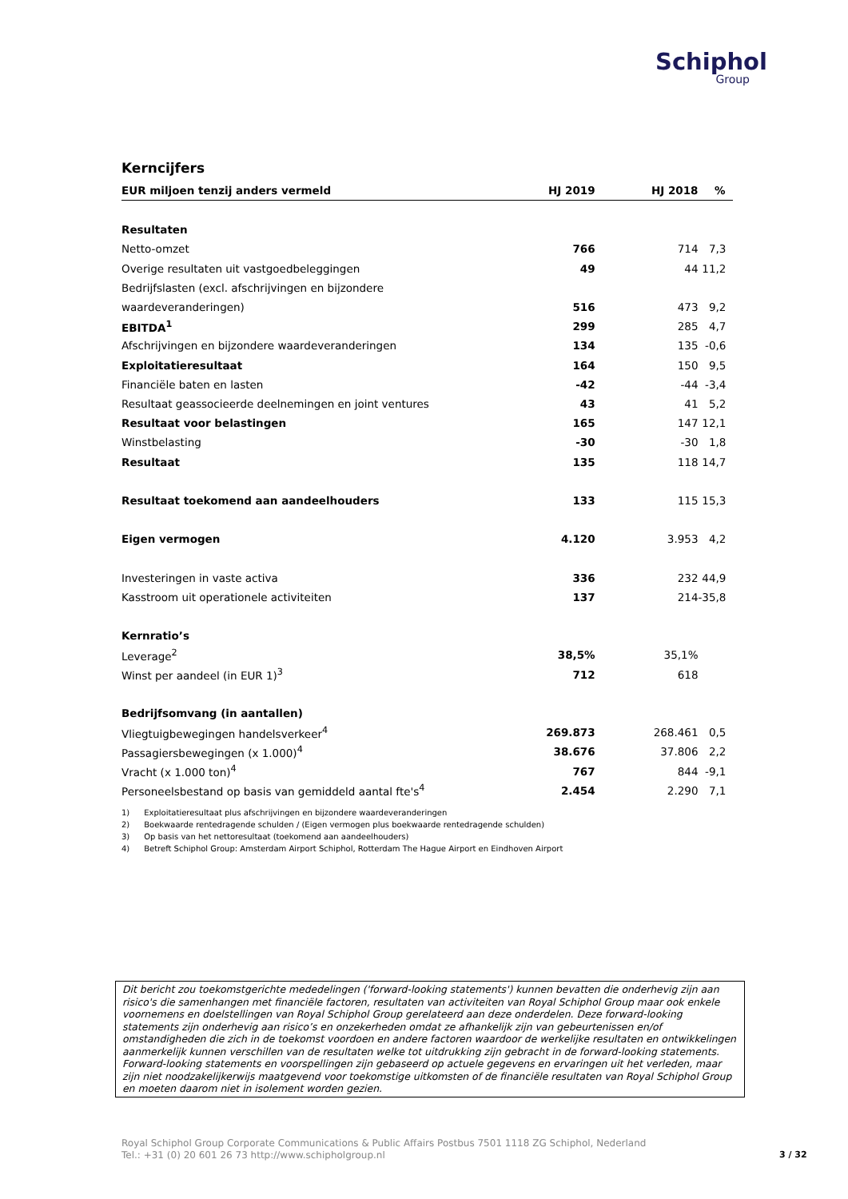Schiphol
Group
Kerncijfers
| EUR miljoen tenzij anders vermeld | HJ 2019 | HJ 2018 | % |
| --- | --- | --- | --- |
| Resultaten | | | |
| Netto-omzet | 766 | 714 | 7,3 |
| Overige resultaten uit vastgoedbeleggingen | 49 | 44 | 11,2 |
| Bedrijfslasten (excl. afschrijvingen en bijzondere | | | |
| waardeveranderingen) | 516 | 473 | 9,2 |
| EBITDA<sup>1</sup> | 299 | 285 | 4,7 |
| Afschrijvingen en bijzondere waardeveranderingen | 134 | 135 | -0,6 |
| Exploitatieresultaat | 164 | 150 | 9,5 |
| Financiële baten en lasten | -42 | -44 | -3,4 |
| Resultaat geassocieerde deelnemingen en joint ventures | 43 | 41 | 5,2 |
| Resultaat voor belastingen | 165 | 147 | 12,1 |
| Winstbelasting | -30 | -30 | 1,8 |
| Resultaat | 135 | 118 | 14,7 |
| Resultaat toekomend aan aandeelhouders | 133 | 115 | 15,3 |
| Eigen vermogen | 4.120 | 3.953 | 4,2 |
| Investeringen in vaste activa | 336 | 232 | 44,9 |
| Kasstroom uit operationele activiteiten | 137 | 214 | -35,8 |
| Kernratio’s | | | |
| Leverage<sup>2</sup> | 38,5% | 35,1% | |
| Winst per aandeel (in EUR 1)<sup>3</sup> | 712 | 618 | |
| Bedrijfsomvang (in aantallen) | | | |
| Vliegtuigbewegingen handelsverkeer<sup>4</sup> | 269.873 | 268.461 | 0,5 |
| Passagiersbewegingen (x 1.000)<sup>4</sup> | 38.676 | 37.806 | 2,2 |
| Vracht (x 1.000 ton)<sup>4</sup> | 767 | 844 | -9,1 |
| Personeelsbestand op basis van gemiddeld aantal fte's<sup>4</sup> | 2.454 | 2.290 | 7,1 |
1) Exploitatieresultaat plus afschrijvingen en bijzondere waardeveranderingen
2) Boekwaarde rentedragende schulden / (Eigen vermogen plus boekwaarde rentedragende schulden)
3) Op basis van het nettoresultaat (toekomend aan aandeelhouders)
4) Betreft Schiphol Group: Amsterdam Airport Schiphol, Rotterdam The Hague Airport en Eindhoven Airport
Dit bericht zou toekomstgerichte mededelingen ('forward-looking statements') kunnen bevatten die onderhevig zijn aan risico's die samenhangen met financiële factoren, resultaten van activiteiten van Royal Schiphol Group maar ook enkele voornemens en doelstellingen van Royal Schiphol Group gerelateerd aan deze onderdelen. Deze forward-looking statements zijn onderhevig aan risico’s en onzekerheden omdat ze afhankelijk zijn van gebeurtenissen en/of omstandigheden die zich in de toekomst voordoen en andere factoren waardoor de werkelijke resultaten en ontwikkelingen aanmerkelijk kunnen verschillen van de resultaten welke tot uitdrukking zijn gebracht in de forward-looking statements. Forward-looking statements en voorspellingen zijn gebaseerd op actuele gegevens en ervaringen uit het verleden, maar zijn niet noodzakelijkerwijs maatgevend voor toekomstige uitkomsten of de financiële resultaten van Royal Schiphol Group en moeten daarom niet in isolement worden gezien.
Royal Schiphol Group Corporate Communications & Public Affairs Postbus 7501 1118 ZG Schiphol, Nederland
Tel.: +31 (0) 20 601 26 73 http://www.schipholgroup.nl
3 / 32